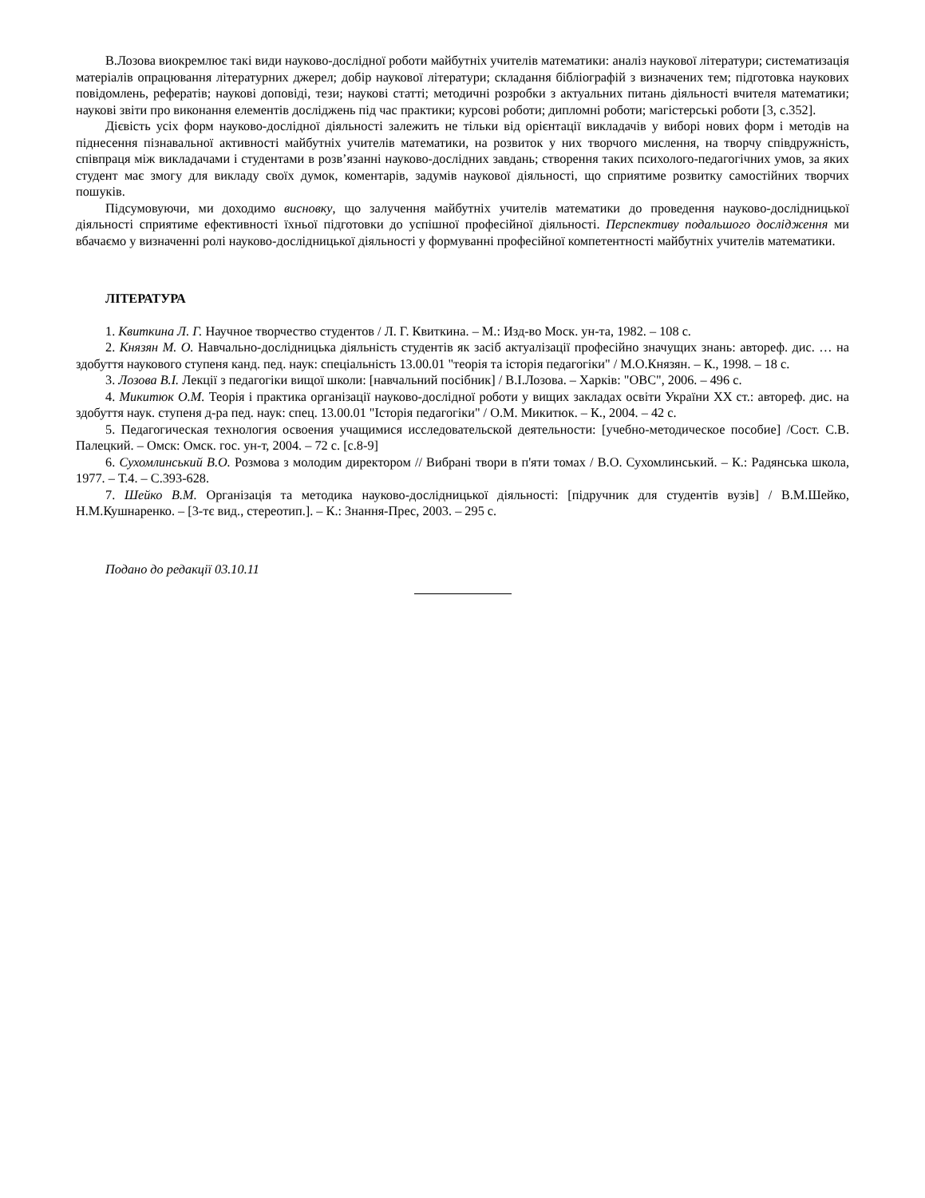В.Лозова виокремлює такі види науково-дослідної роботи майбутніх учителів математики: аналіз наукової літератури; систематизація матеріалів опрацювання літературних джерел; добір наукової літератури; складання бібліографій з визначених тем; підготовка наукових повідомлень, рефератів; наукові доповіді, тези; наукові статті; методичні розробки з актуальних питань діяльності вчителя математики; наукові звіти про виконання елементів досліджень під час практики; курсові роботи; дипломні роботи; магістерські роботи [3, с.352].
Дієвість усіх форм науково-дослідної діяльності залежить не тільки від орієнтації викладачів у виборі нових форм і методів на піднесення пізнавальної активності майбутніх учителів математики, на розвиток у них творчого мислення, на творчу співдружність, співпраця між викладачами і студентами в розв’язанні науково-дослідних завдань; створення таких психолого-педагогічних умов, за яких студент має змогу для викладу своїх думок, коментарів, задумів наукової діяльності, що сприятиме розвитку самостійних творчих пошуків.
Підсумовуючи, ми доходимо висновку, що залучення майбутніх учителів математики до проведення науково-дослідницької діяльності сприятиме ефективності їхньої підготовки до успішної професійної діяльності. Перспективу подальшого дослідження ми вбачаємо у визначенні ролі науково-дослідницької діяльності у формуванні професійної компетентності майбутніх учителів математики.
ЛІТЕРАТУРА
1. Квиткина Л. Г. Научное творчество студентов / Л. Г. Квиткина. – М.: Изд-во Моск. ун-та, 1982. – 108 с.
2. Князян М. О. Навчально-дослідницька діяльність студентів як засіб актуалізації професійно значущих знань: автореф. дис. … на здобуття наукового ступеня канд. пед. наук: спеціальність 13.00.01 "теорія та історія педагогіки" / М.О.Князян. – К., 1998. – 18 с.
3. Лозова В.І. Лекції з педагогіки вищої школи: [навчальний посібник] / В.І.Лозова. – Харків: "ОВС", 2006. – 496 с.
4. Микитюк О.М. Теорія і практика організації науково-дослідної роботи у вищих закладах освіти України ХХ ст.: автореф. дис. на здобуття наук. ступеня д-ра пед. наук: спец. 13.00.01 "Історія педагогіки" / О.М. Микитюк. – К., 2004. – 42 с.
5. Педагогическая технология освоения учащимися исследовательской деятельности: [учебно-методическое пособие] /Сост. С.В. Палецкий. – Омск: Омск. гос. ун-т, 2004. – 72 с. [с.8-9]
6. Сухомлинський В.О. Розмова з молодим директором // Вибрані твори в п'яти томах / В.О. Сухомлинський. – К.: Радянська школа, 1977. – Т.4. – С.393-628.
7. Шейко В.М. Організація та методика науково-дослідницької діяльності: [підручник для студентів вузів] / В.М.Шейко, Н.М.Кушнаренко. – [3-тє вид., стереотип.]. – К.: Знання-Прес, 2003. – 295 с.
Подано до редакції 03.10.11